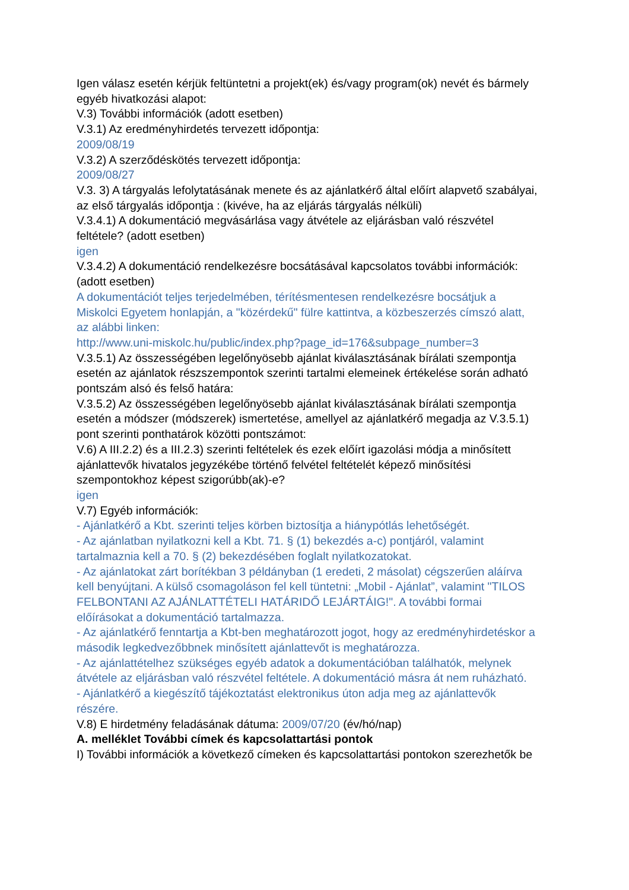Igen válasz esetén kérjük feltüntetni a projekt(ek) és/vagy program(ok) nevét és bármely egyéb hivatkozási alapot:
V.3) További információk (adott esetben)
V.3.1) Az eredményhirdetés tervezett időpontja:
2009/08/19
V.3.2) A szerződéskötés tervezett időpontja:
2009/08/27
V.3. 3) A tárgyalás lefolytatásának menete és az ajánlatkérő által előírt alapvető szabályai, az első tárgyalás időpontja : (kivéve, ha az eljárás tárgyalás nélküli)
V.3.4.1) A dokumentáció megvásárlása vagy átvétele az eljárásban való részvétel feltétele? (adott esetben)
igen
V.3.4.2) A dokumentáció rendelkezésre bocsátásával kapcsolatos további információk: (adott esetben)
A dokumentációt teljes terjedelmében, térítésmentesen rendelkezésre bocsátjuk a Miskolci Egyetem honlapján, a "közérdekű" fülre kattintva, a közbeszerzés címszó alatt, az alábbi linken:
http://www.uni-miskolc.hu/public/index.php?page_id=176&subpage_number=3
V.3.5.1) Az összességében legelőnyösebb ajánlat kiválasztásának bírálati szempontja esetén az ajánlatok részszempontok szerinti tartalmi elemeinek értékelése során adható pontszám alsó és felső határa:
V.3.5.2) Az összességében legelőnyösebb ajánlat kiválasztásának bírálati szempontja esetén a módszer (módszerek) ismertetése, amellyel az ajánlatkérő megadja az V.3.5.1) pont szerinti ponthatárok közötti pontszámot:
V.6) A III.2.2) és a III.2.3) szerinti feltételek és ezek előírt igazolási módja a minősített ajánlattevők hivatalos jegyzékébe történő felvétel feltételét képező minősítési szempontokhoz képest szigorúbb(ak)-e?
igen
V.7) Egyéb információk:
- Ajánlatkérő a Kbt. szerinti teljes körben biztosítja a hiánypótlás lehetőségét.
- Az ajánlatban nyilatkozni kell a Kbt. 71. § (1) bekezdés a-c) pontjáról, valamint tartalmaznia kell a 70. § (2) bekezdésében foglalt nyilatkozatokat.
- Az ajánlatokat zárt borítékban 3 példányban (1 eredeti, 2 másolat) cégszerűen aláírva kell benyújtani. A külső csomagoláson fel kell tüntetni: „Mobil - Ajánlat”, valamint "TILOS FELBONTANI AZ AJÁNLATTÉTELI HATÁRIDŐ LEJÁRTÁIG!". A további formai előírásokat a dokumentáció tartalmazza.
- Az ajánlatkérő fenntartja a Kbt-ben meghatározott jogot, hogy az eredményhirdetéskor a második legkedvezőbbnek minősített ajánlattevőt is meghatározza.
- Az ajánlattételhez szükséges egyéb adatok a dokumentációban találhatók, melynek átvétele az eljárásban való részvétel feltétele. A dokumentáció másra át nem ruházható.
- Ajánlatkérő a kiegészítő tájékoztatást elektronikus úton adja meg az ajánlattevők részére.
V.8) E hirdetmény feladásának dátuma: 2009/07/20 (év/hó/nap)
A. melléklet További címek és kapcsolattartási pontok
I) További információk a következő címeken és kapcsolattartási pontokon szerezhetők be